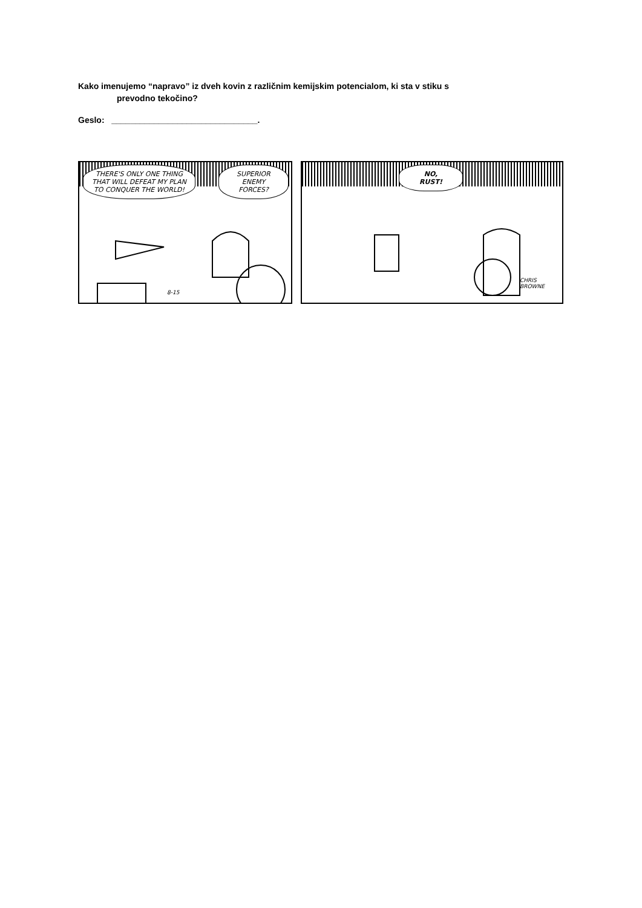Kako imenujemo “napravo” iz dveh kovin z različnim kemijskim potencialom, ki sta v stiku s
prevodno tekočino?
Geslo: _______________________________.
THERE'S ONLY ONE THING THAT WILL DEFEAT MY PLAN TO CONQUER THE WORLD!
SUPERIOR ENEMY FORCES?
8-15
NO,
RUST!
CHRIS BROWNE